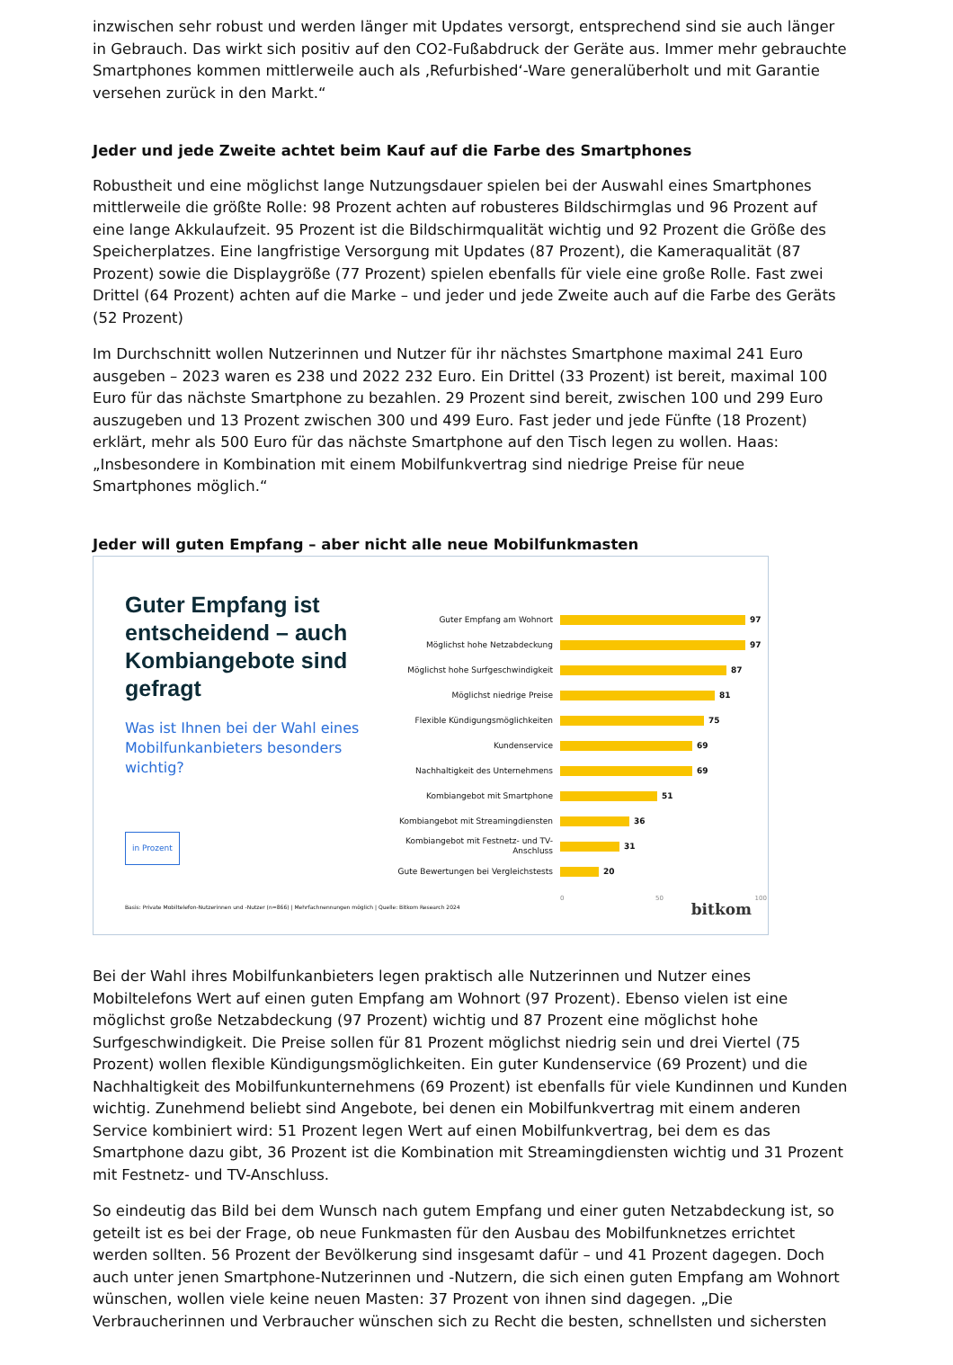inzwischen sehr robust und werden länger mit Updates versorgt, entsprechend sind sie auch länger in Gebrauch. Das wirkt sich positiv auf den CO2-Fußabdruck der Geräte aus. Immer mehr gebrauchte Smartphones kommen mittlerweile auch als ‚Refurbished‘-Ware generalüberholt und mit Garantie versehen zurück in den Markt.“
Jeder und jede Zweite achtet beim Kauf auf die Farbe des Smartphones
Robustheit und eine möglichst lange Nutzungsdauer spielen bei der Auswahl eines Smartphones mittlerweile die größte Rolle: 98 Prozent achten auf robusteres Bildschirmglas und 96 Prozent auf eine lange Akkulaufzeit. 95 Prozent ist die Bildschirmqualität wichtig und 92 Prozent die Größe des Speicherplatzes. Eine langfristige Versorgung mit Updates (87 Prozent), die Kameraqualität (87 Prozent) sowie die Displaygröße (77 Prozent) spielen ebenfalls für viele eine große Rolle. Fast zwei Drittel (64 Prozent) achten auf die Marke – und jeder und jede Zweite auch auf die Farbe des Geräts (52 Prozent)
Im Durchschnitt wollen Nutzerinnen und Nutzer für ihr nächstes Smartphone maximal 241 Euro ausgeben – 2023 waren es 238 und 2022 232 Euro. Ein Drittel (33 Prozent) ist bereit, maximal 100 Euro für das nächste Smartphone zu bezahlen. 29 Prozent sind bereit, zwischen 100 und 299 Euro auszugeben und 13 Prozent zwischen 300 und 499 Euro. Fast jeder und jede Fünfte (18 Prozent) erklärt, mehr als 500 Euro für das nächste Smartphone auf den Tisch legen zu wollen. Haas: „Insbesondere in Kombination mit einem Mobilfunkvertrag sind niedrige Preise für neue Smartphones möglich.“
Jeder will guten Empfang – aber nicht alle neue Mobilfunkmasten
Guter Empfang ist entscheidend – auch Kombiangebote sind gefragt
Was ist Ihnen bei der Wahl eines Mobilfunkanbieters besonders wichtig?
in Prozent
Guter Empfang am Wohnort
97
Möglichst hohe Netzabdeckung
97
Möglichst hohe Surfgeschwindigkeit
87
Möglichst niedrige Preise
81
Flexible Kündigungsmöglichkeiten
75
Kundenservice
69
Nachhaltigkeit des Unternehmens
69
Kombiangebot mit Smartphone
51
Kombiangebot mit Streamingdiensten
36
Kombiangebot mit Festnetz- und TV-Anschluss
31
Gute Bewertungen bei Vergleichstests
20
0 50 100
Basis: Private Mobiltelefon-Nutzerinnen und -Nutzer (n=866) | Mehrfachnennungen möglich | Quelle: Bitkom Research 2024
bitkom
Bei der Wahl ihres Mobilfunkanbieters legen praktisch alle Nutzerinnen und Nutzer eines Mobiltelefons Wert auf einen guten Empfang am Wohnort (97 Prozent). Ebenso vielen ist eine möglichst große Netzabdeckung (97 Prozent) wichtig und 87 Prozent eine möglichst hohe Surfgeschwindigkeit. Die Preise sollen für 81 Prozent möglichst niedrig sein und drei Viertel (75 Prozent) wollen flexible Kündigungsmöglichkeiten. Ein guter Kundenservice (69 Prozent) und die Nachhaltigkeit des Mobilfunkunternehmens (69 Prozent) ist ebenfalls für viele Kundinnen und Kunden wichtig. Zunehmend beliebt sind Angebote, bei denen ein Mobilfunkvertrag mit einem anderen Service kombiniert wird: 51 Prozent legen Wert auf einen Mobilfunkvertrag, bei dem es das Smartphone dazu gibt, 36 Prozent ist die Kombination mit Streamingdiensten wichtig und 31 Prozent mit Festnetz- und TV-Anschluss.
So eindeutig das Bild bei dem Wunsch nach gutem Empfang und einer guten Netzabdeckung ist, so geteilt ist es bei der Frage, ob neue Funkmasten für den Ausbau des Mobilfunknetzes errichtet werden sollten. 56 Prozent der Bevölkerung sind insgesamt dafür – und 41 Prozent dagegen. Doch auch unter jenen Smartphone-Nutzerinnen und -Nutzern, die sich einen guten Empfang am Wohnort wünschen, wollen viele keine neuen Masten: 37 Prozent von ihnen sind dagegen. „Die Verbraucherinnen und Verbraucher wünschen sich zu Recht die besten, schnellsten und sichersten